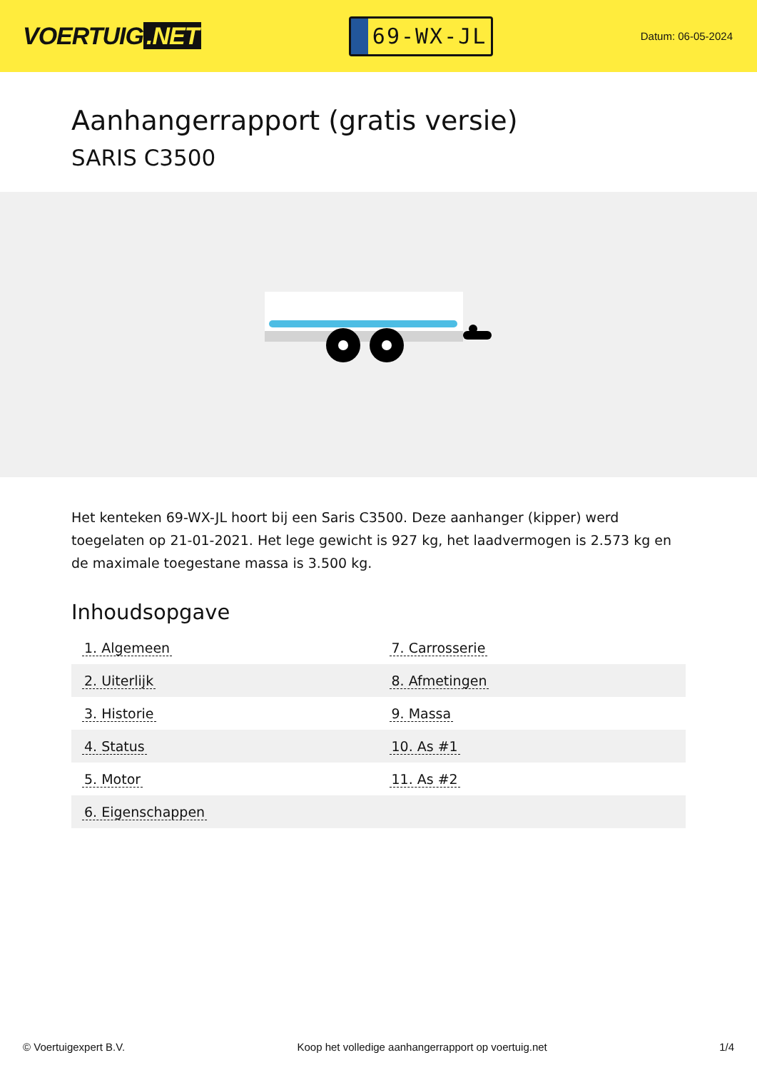VOERTUIG.NET
69-WX-JL
Datum: 06-05-2024
Aanhangerrapport (gratis versie)
SARIS C3500
Het kenteken 69-WX-JL hoort bij een Saris C3500. Deze aanhanger (kipper) werd toegelaten op 21-01-2021. Het lege gewicht is 927 kg, het laadvermogen is 2.573 kg en de maximale toegestane massa is 3.500 kg.
Inhoudsopgave
| 1. Algemeen | 7. Carrosserie |
| 2. Uiterlijk | 8. Afmetingen |
| 3. Historie | 9. Massa |
| 4. Status | 10. As #1 |
| 5. Motor | 11. As #2 |
| 6. Eigenschappen | |
© Voertuigexpert B.V. Koop het volledige aanhangerrapport op voertuig.net 1/4